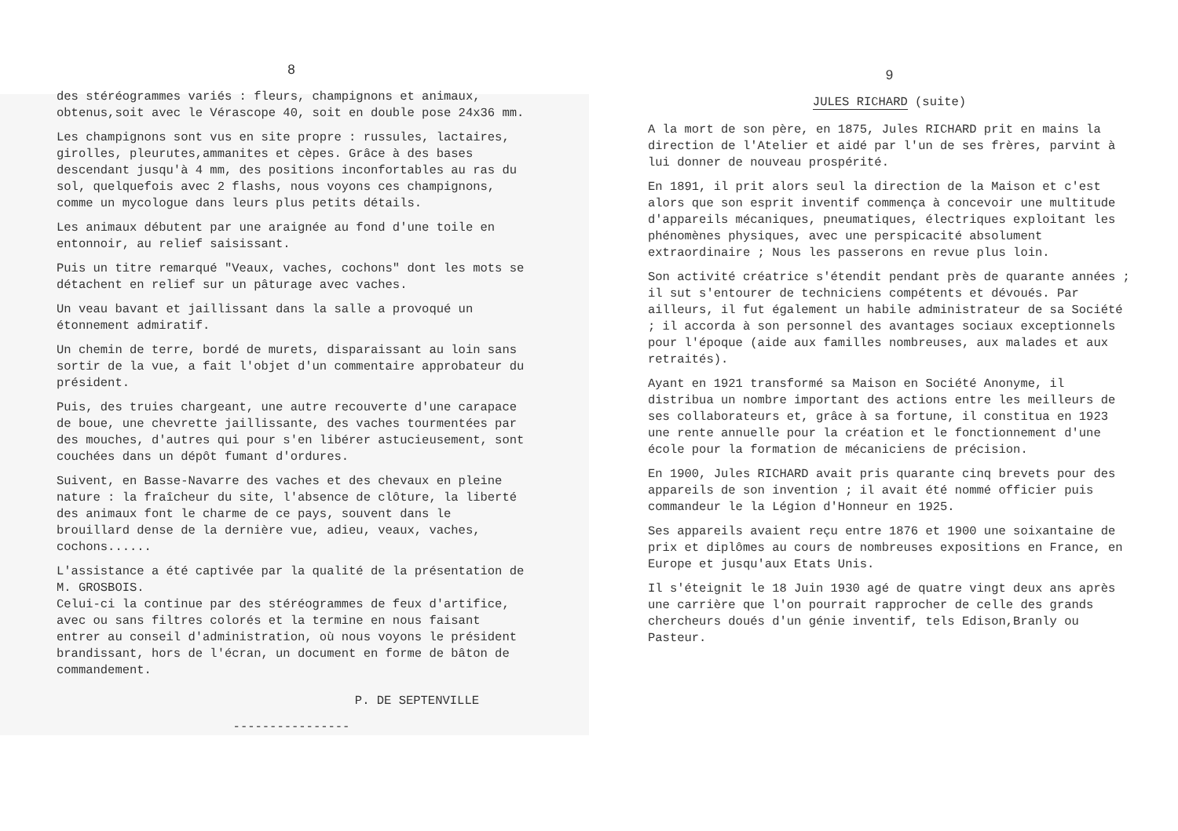8
des stéréogrammes variés : fleurs, champignons et animaux, obtenus,soit avec le Vérascope 40, soit en double pose 24x36 mm.
Les champignons sont vus en site propre : russules, lactaires, girolles, pleurutes,ammanites et cèpes. Grâce à des bases descendant jusqu'à 4 mm, des positions inconfortables au ras du sol, quelquefois avec 2 flashs, nous voyons ces champignons, comme un mycologue dans leurs plus petits détails.
Les animaux débutent par une araignée au fond d'une toile en entonnoir, au relief saisissant.
Puis un titre remarqué "Veaux, vaches, cochons" dont les mots se détachent en relief sur un pâturage avec vaches.
Un veau bavant et jaillissant dans la salle a provoqué un étonnement admiratif.
Un chemin de terre, bordé de murets, disparaissant au loin sans sortir de la vue, a fait l'objet d'un commentaire approbateur du président.
Puis, des truies chargeant, une autre recouverte d'une carapace de boue, une chevrette jaillissante, des vaches tourmentées par des mouches, d'autres qui pour s'en libérer astucieusement, sont couchées dans un dépôt fumant d'ordures.
Suivent, en Basse-Navarre des vaches et des chevaux en pleine nature : la fraîcheur du site, l'absence de clôture, la liberté des animaux font le charme de ce pays, souvent dans le brouillard dense de la dernière vue, adieu, veaux, vaches, cochons......
L'assistance a été captivée par la qualité de la présentation de M. GROSBOIS.
Celui-ci la continue par des stéréogrammes de feux d'artifice, avec ou sans filtres colorés et la termine en nous faisant entrer au conseil d'administration, où nous voyons le président brandissant, hors de l'écran, un document en forme de bâton de commandement.
P. DE SEPTENVILLE
----------------
9
JULES RICHARD (suite)
A la mort de son père, en 1875, Jules RICHARD prit en mains la direction de l'Atelier et aidé par l'un de ses frères, parvint à lui donner de nouveau prospérité.
En 1891, il prit alors seul la direction de la Maison et c'est alors que son esprit inventif commença à concevoir une multitude d'appareils mécaniques, pneumatiques, électriques exploitant les phénomènes physiques, avec une perspicacité absolument extraordinaire ; Nous les passerons en revue plus loin.
Son activité créatrice s'étendit pendant près de quarante années ; il sut s'entourer de techniciens compétents et dévoués. Par ailleurs, il fut également un habile administrateur de sa Société ; il accorda à son personnel des avantages sociaux exceptionnels pour l'époque (aide aux familles nombreuses, aux malades et aux retraités).
Ayant en 1921 transformé sa Maison en Société Anonyme, il distribua un nombre important des actions entre les meilleurs de ses collaborateurs et, grâce à sa fortune, il constitua en 1923 une rente annuelle pour la création et le fonctionnement d'une école pour la formation de mécaniciens de précision.
En 1900, Jules RICHARD avait pris quarante cinq brevets pour des appareils de son invention ; il avait été nommé officier puis commandeur le la Légion d'Honneur en 1925.
Ses appareils avaient reçu entre 1876 et 1900 une soixantaine de prix et diplômes au cours de nombreuses expositions en France, en Europe et jusqu'aux Etats Unis.
Il s'éteignit le 18 Juin 1930 agé de quatre vingt deux ans après une carrière que l'on pourrait rapprocher de celle des grands chercheurs doués d'un génie inventif, tels Edison,Branly ou Pasteur.